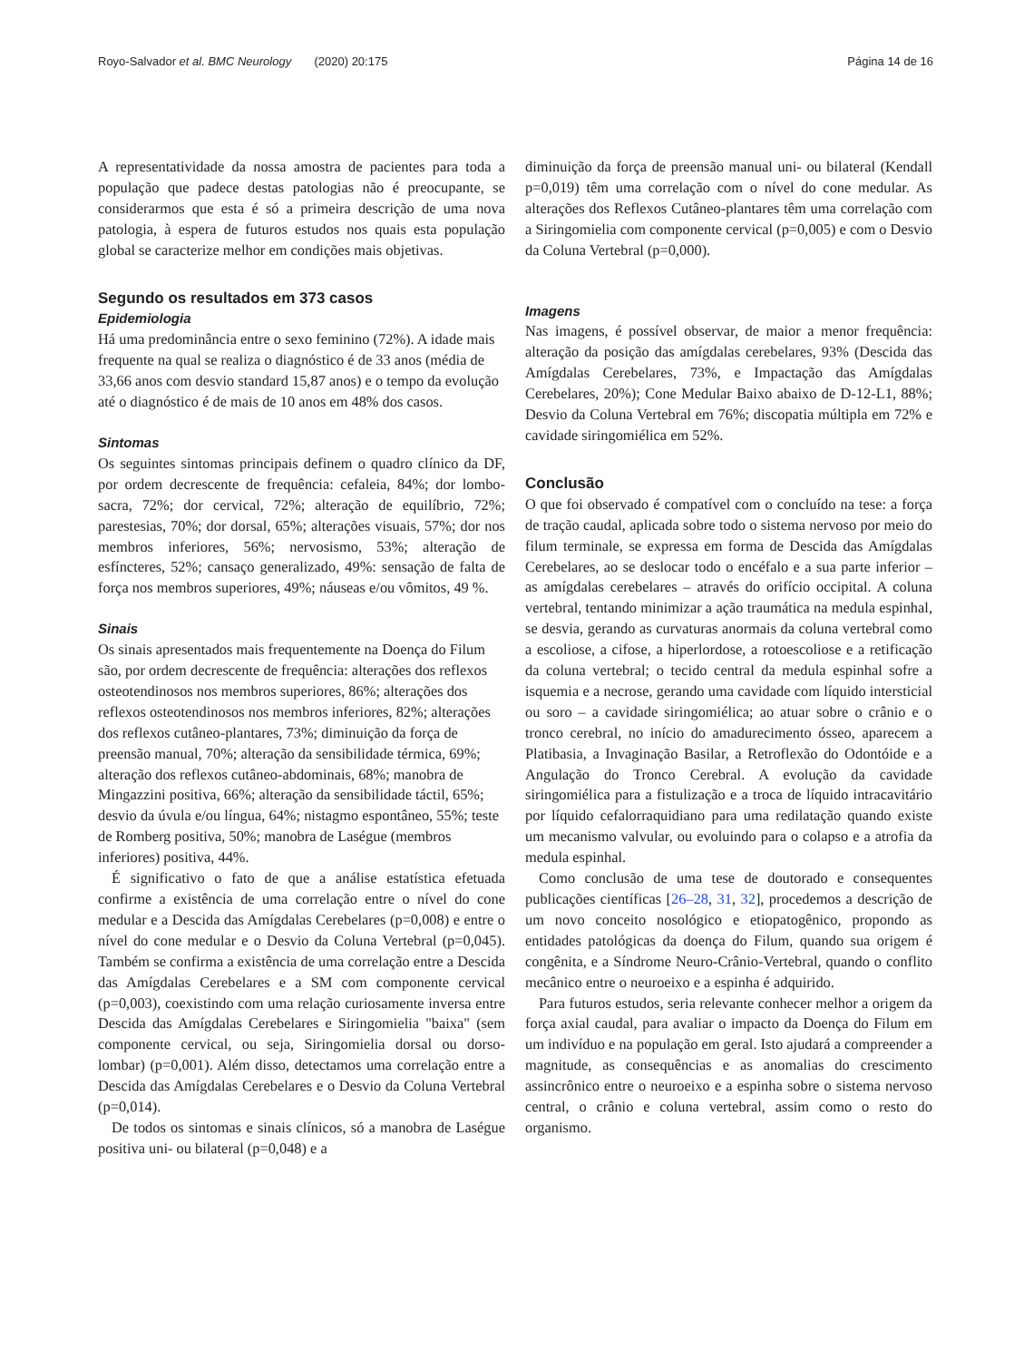Royo-Salvador et al. BMC Neurology (2020) 20:175 Página 14 de 16
A representatividade da nossa amostra de pacientes para toda a população que padece destas patologias não é preocupante, se considerarmos que esta é só a primeira descrição de uma nova patologia, à espera de futuros estudos nos quais esta população global se caracterize melhor em condições mais objetivas.
Segundo os resultados em 373 casos
Epidemiologia
Há uma predominância entre o sexo feminino (72%). A idade mais frequente na qual se realiza o diagnóstico é de 33 anos (média de 33,66 anos com desvio standard 15,87 anos) e o tempo da evolução até o diagnóstico é de mais de 10 anos em 48% dos casos.
Sintomas
Os seguintes sintomas principais definem o quadro clínico da DF, por ordem decrescente de frequência: cefaleia, 84%; dor lombo-sacra, 72%; dor cervical, 72%; alteração de equilíbrio, 72%; parestesias, 70%; dor dorsal, 65%; alterações visuais, 57%; dor nos membros inferiores, 56%; nervosismo, 53%; alteração de esfíncteres, 52%; cansaço generalizado, 49%: sensação de falta de força nos membros superiores, 49%; náuseas e/ou vômitos, 49 %.
Sinais
Os sinais apresentados mais frequentemente na Doença do Filum são, por ordem decrescente de frequência: alterações dos reflexos osteotendinosos nos membros superiores, 86%; alterações dos reflexos osteotendinosos nos membros inferiores, 82%; alterações dos reflexos cutâneo-plantares, 73%; diminuição da força de preensão manual, 70%; alteração da sensibilidade térmica, 69%; alteração dos reflexos cutâneo-abdominais, 68%; manobra de Mingazzini positiva, 66%; alteração da sensibilidade táctil, 65%; desvio da úvula e/ou língua, 64%; nistagmo espontâneo, 55%; teste de Romberg positiva, 50%; manobra de Laségue (membros inferiores) positiva, 44%.
É significativo o fato de que a análise estatística efetuada confirme a existência de uma correlação entre o nível do cone medular e a Descida das Amígdalas Cerebelares (p=0,008) e entre o nível do cone medular e o Desvio da Coluna Vertebral (p=0,045). Também se confirma a existência de uma correlação entre a Descida das Amígdalas Cerebelares e a SM com componente cervical (p=0,003), coexistindo com uma relação curiosamente inversa entre Descida das Amígdalas Cerebelares e Siringomielia "baixa" (sem componente cervical, ou seja, Siringomielia dorsal ou dorso-lombar) (p=0,001). Além disso, detectamos uma correlação entre a Descida das Amígdalas Cerebelares e o Desvio da Coluna Vertebral (p=0,014).
De todos os sintomas e sinais clínicos, só a manobra de Laségue positiva uni- ou bilateral (p=0,048) e a
diminuição da força de preensão manual uni- ou bilateral (Kendall p=0,019) têm uma correlação com o nível do cone medular. As alterações dos Reflexos Cutâneo-plantares têm uma correlação com a Siringomielia com componente cervical (p=0,005) e com o Desvio da Coluna Vertebral (p=0,000).
Imagens
Nas imagens, é possível observar, de maior a menor frequência: alteração da posição das amígdalas cerebelares, 93% (Descida das Amígdalas Cerebelares, 73%, e Impactação das Amígdalas Cerebelares, 20%); Cone Medular Baixo abaixo de D-12-L1, 88%; Desvio da Coluna Vertebral em 76%; discopatia múltipla em 72% e cavidade siringomiélica em 52%.
Conclusão
O que foi observado é compatível com o concluído na tese: a força de tração caudal, aplicada sobre todo o sistema nervoso por meio do filum terminale, se expressa em forma de Descida das Amígdalas Cerebelares, ao se deslocar todo o encéfalo e a sua parte inferior – as amígdalas cerebelares – através do orifício occipital. A coluna vertebral, tentando minimizar a ação traumática na medula espinhal, se desvia, gerando as curvaturas anormais da coluna vertebral como a escoliose, a cifose, a hiperlordose, a rotoescoliose e a retificação da coluna vertebral; o tecido central da medula espinhal sofre a isquemia e a necrose, gerando uma cavidade com líquido intersticial ou soro – a cavidade siringomiélica; ao atuar sobre o crânio e o tronco cerebral, no início do amadurecimento ósseo, aparecem a Platibasia, a Invaginação Basilar, a Retroflexão do Odontóide e a Angulação do Tronco Cerebral. A evolução da cavidade siringomiélica para a fistulização e a troca de líquido intracavitário por líquido cefalorraquidiano para uma redilatação quando existe um mecanismo valvular, ou evoluindo para o colapso e a atrofia da medula espinhal.
Como conclusão de uma tese de doutorado e consequentes publicações científicas [26–28, 31, 32], procedemos a descrição de um novo conceito nosológico e etiopatogênico, propondo as entidades patológicas da doença do Filum, quando sua origem é congênita, e a Síndrome Neuro-Crânio-Vertebral, quando o conflito mecânico entre o neuroeixo e a espinha é adquirido.
Para futuros estudos, seria relevante conhecer melhor a origem da força axial caudal, para avaliar o impacto da Doença do Filum em um indivíduo e na população em geral. Isto ajudará a compreender a magnitude, as consequências e as anomalias do crescimento assincrônico entre o neuroeixo e a espinha sobre o sistema nervoso central, o crânio e coluna vertebral, assim como o resto do organismo.